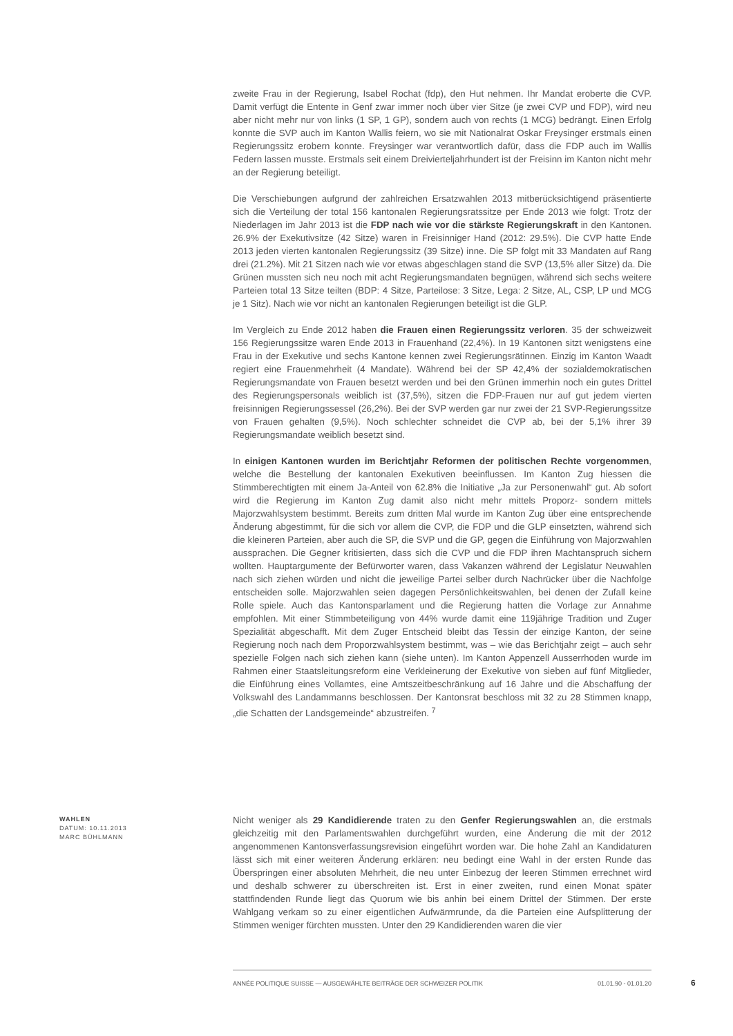zweite Frau in der Regierung, Isabel Rochat (fdp), den Hut nehmen. Ihr Mandat eroberte die CVP. Damit verfügt die Entente in Genf zwar immer noch über vier Sitze (je zwei CVP und FDP), wird neu aber nicht mehr nur von links (1 SP, 1 GP), sondern auch von rechts (1 MCG) bedrängt. Einen Erfolg konnte die SVP auch im Kanton Wallis feiern, wo sie mit Nationalrat Oskar Freysinger erstmals einen Regierungssitz erobern konnte. Freysinger war verantwortlich dafür, dass die FDP auch im Wallis Federn lassen musste. Erstmals seit einem Dreivierteljahrhundert ist der Freisinn im Kanton nicht mehr an der Regierung beteiligt.
Die Verschiebungen aufgrund der zahlreichen Ersatzwahlen 2013 mitberücksichtigend präsentierte sich die Verteilung der total 156 kantonalen Regierungsratssitze per Ende 2013 wie folgt: Trotz der Niederlagen im Jahr 2013 ist die FDP nach wie vor die stärkste Regierungskraft in den Kantonen. 26.9% der Exekutivsitze (42 Sitze) waren in Freisinniger Hand (2012: 29.5%). Die CVP hatte Ende 2013 jeden vierten kantonalen Regierungssitz (39 Sitze) inne. Die SP folgt mit 33 Mandaten auf Rang drei (21.2%). Mit 21 Sitzen nach wie vor etwas abgeschlagen stand die SVP (13,5% aller Sitze) da. Die Grünen mussten sich neu noch mit acht Regierungsmandaten begnügen, während sich sechs weitere Parteien total 13 Sitze teilten (BDP: 4 Sitze, Parteilose: 3 Sitze, Lega: 2 Sitze, AL, CSP, LP und MCG je 1 Sitz). Nach wie vor nicht an kantonalen Regierungen beteiligt ist die GLP.
Im Vergleich zu Ende 2012 haben die Frauen einen Regierungssitz verloren. 35 der schweizweit 156 Regierungssitze waren Ende 2013 in Frauenhand (22,4%). In 19 Kantonen sitzt wenigstens eine Frau in der Exekutive und sechs Kantone kennen zwei Regierungsrätinnen. Einzig im Kanton Waadt regiert eine Frauenmehrheit (4 Mandate). Während bei der SP 42,4% der sozialdemokratischen Regierungsmandate von Frauen besetzt werden und bei den Grünen immerhin noch ein gutes Drittel des Regierungspersonals weiblich ist (37,5%), sitzen die FDP-Frauen nur auf gut jedem vierten freisinnigen Regierungssessel (26,2%). Bei der SVP werden gar nur zwei der 21 SVP-Regierungssitze von Frauen gehalten (9,5%). Noch schlechter schneidet die CVP ab, bei der 5,1% ihrer 39 Regierungsmandate weiblich besetzt sind.
In einigen Kantonen wurden im Berichtjahr Reformen der politischen Rechte vorgenommen, welche die Bestellung der kantonalen Exekutiven beeinflussen. Im Kanton Zug hiessen die Stimmberechtigten mit einem Ja-Anteil von 62.8% die Initiative „Ja zur Personenwahl“ gut. Ab sofort wird die Regierung im Kanton Zug damit also nicht mehr mittels Proporz- sondern mittels Majorzwahlsystem bestimmt. Bereits zum dritten Mal wurde im Kanton Zug über eine entsprechende Änderung abgestimmt, für die sich vor allem die CVP, die FDP und die GLP einsetzten, während sich die kleineren Parteien, aber auch die SP, die SVP und die GP, gegen die Einführung von Majorzwahlen aussprachen. Die Gegner kritisierten, dass sich die CVP und die FDP ihren Machtanspruch sichern wollten. Hauptargumente der Befürworter waren, dass Vakanzen während der Legislatur Neuwahlen nach sich ziehen würden und nicht die jeweilige Partei selber durch Nachrücker über die Nachfolge entscheiden solle. Majorzwahlen seien dagegen Persönlichkeitswahlen, bei denen der Zufall keine Rolle spiele. Auch das Kantonsparlament und die Regierung hatten die Vorlage zur Annahme empfohlen. Mit einer Stimmbeteiligung von 44% wurde damit eine 119jährige Tradition und Zuger Spezialität abgeschafft. Mit dem Zuger Entscheid bleibt das Tessin der einzige Kanton, der seine Regierung noch nach dem Proporzwahlsystem bestimmt, was – wie das Berichtjahr zeigt – auch sehr spezielle Folgen nach sich ziehen kann (siehe unten). Im Kanton Appenzell Ausserrhoden wurde im Rahmen einer Staatsleitungsreform eine Verkleinerung der Exekutive von sieben auf fünf Mitglieder, die Einführung eines Vollamtes, eine Amtszeitbeschränkung auf 16 Jahre und die Abschaffung der Volkswahl des Landammanns beschlossen. Der Kantonsrat beschloss mit 32 zu 28 Stimmen knapp, „die Schatten der Landsgemeinde“ abzustreifen. <sup>7</sup>
WAHLEN
DATUM: 10.11.2013
MARC BÜHLMANN
Nicht weniger als 29 Kandidierende traten zu den Genfer Regierungswahlen an, die erstmals gleichzeitig mit den Parlamentswahlen durchgeführt wurden, eine Änderung die mit der 2012 angenommenen Kantonsverfassungsrevision eingeführt worden war. Die hohe Zahl an Kandidaturen lässt sich mit einer weiteren Änderung erklären: neu bedingt eine Wahl in der ersten Runde das Überspringen einer absoluten Mehrheit, die neu unter Einbezug der leeren Stimmen errechnet wird und deshalb schwerer zu überschreiten ist. Erst in einer zweiten, rund einen Monat später stattfindenden Runde liegt das Quorum wie bis anhin bei einem Drittel der Stimmen. Der erste Wahlgang verkam so zu einer eigentlichen Aufwärmrunde, da die Parteien eine Aufsplitterung der Stimmen weniger fürchten mussten. Unter den 29 Kandidierenden waren die vier
ANNÉE POLITIQUE SUISSE — AUSGEWÄHLTE BEITRÄGE DER SCHWEIZER POLITIK 01.01.90 - 01.01.20
6